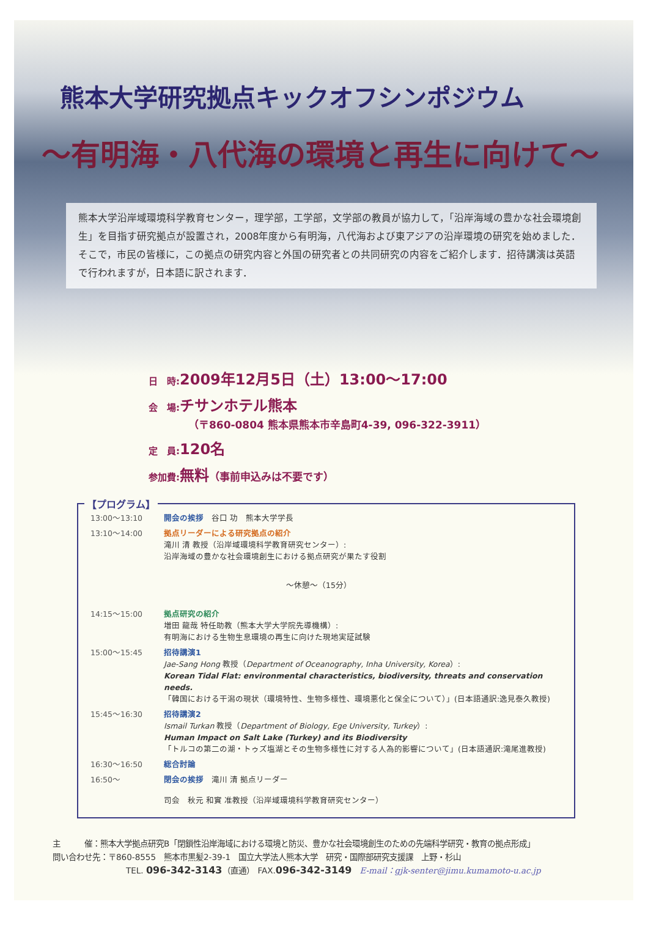熊本大学研究拠点キックオフシンポジウム
～有明海・八代海の環境と再生に向けて～
熊本大学沿岸域環境科学教育センター，理学部，工学部，文学部の教員が協力して，「沿岸海域の豊かな社会環境創生」を目指す研究拠点が設置され，2008年度から有明海，八代海および東アジアの沿岸環境の研究を始めました．そこで，市民の皆様に，この拠点の研究内容と外国の研究者との共同研究の内容をご紹介します．招待講演は英語で行われますが，日本語に訳されます．
日　時: 2009年12月5日（土）13:00～17:00
会　場: チサンホテル熊本
（〒860-0804 熊本県熊本市辛島町4-39, 096-322-3911）
定　員: 120名
参加費: 無料（事前申込みは不要です）
【プログラム】
| 13:00～13:10 | 開会の挨拶 谷口 功 熊本大学学長 |
| 13:10～14:00 | 拠点リーダーによる研究拠点の紹介 滝川 清 教授（沿岸域環境科学教育研究センター）: 沿岸海域の豊かな社会環境創生における拠点研究が果たす役割 |
| | ～休憩～（15分） |
| 14:15～15:00 | 拠点研究の紹介 増田 龍哉 特任助教（熊本大学大学院先導機構）: 有明海における生物生息環境の再生に向けた現地実証試験 |
| 15:00～15:45 | 招待講演1 Jae-Sang Hong 教授（ Department of Oceanography, Inha University, Korea ）: Korean Tidal Flat: environmental characteristics, biodiversity, threats and conservation needs. 「韓国における干潟の現状（環境特性、生物多様性、環境悪化と保全について）」(日本語通訳:逸見泰久教授) |
| 15:45～16:30 | 招待講演2 Ismail Turkan 教授（ Department of Biology, Ege University, Turkey ）: Human Impact on Salt Lake (Turkey) and its Biodiversity 「トルコの第二の湖・トゥズ塩湖とその生物多様性に対する人為的影響について」(日本語通訳:滝尾進教授) |
| 16:30～16:50 | 総合討論 |
| 16:50～ | 閉会の挨拶 滝川 清 拠点リーダー |
| | 司会 秋元 和實 准教授（沿岸域環境科学教育研究センター） |
主　　　催：熊本大学拠点研究B「閉鎖性沿岸海域における環境と防災、豊かな社会環境創生のための先端科学研究・教育の拠点形成」
問い合わせ先：〒860-8555　熊本市黒髪2-39-1　国立大学法人熊本大学　研究・国際部研究支援課　上野・杉山
TEL. 096-342-3143（直通）　FAX.096-342-3149　E-mail：gjk-senter@jimu.kumamoto-u.ac.jp